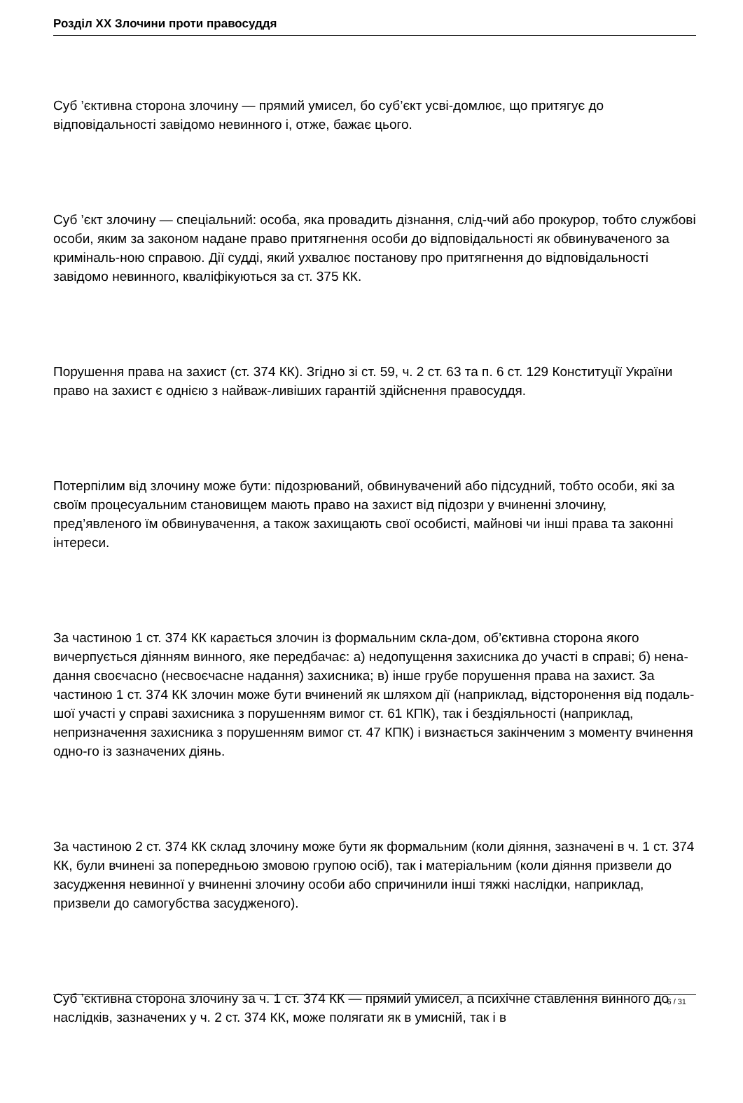Розділ XX Злочини проти правосуддя
Суб ’єктивна сторона злочину — прямий умисел, бо суб’єкт усві-домлює, що притягує до відповідальності завідомо невинного і, отже, бажає цього.
Суб ’єкт злочину — спеціальний: особа, яка провадить дізнання, слід-чий або прокурор, тобто службові особи, яким за законом надане право притягнення особи до відповідальності як обвинуваченого за криміналь-ною справою. Дії судді, який ухвалює постанову про притягнення до відповідальності завідомо невинного, кваліфікуються за ст. 375 КК.
Порушення права на захист (ст. 374 КК). Згідно зі ст. 59, ч. 2 ст. 63 та п. 6 ст. 129 Конституції України право на захист є однією з найваж-ливіших гарантій здійснення правосуддя.
Потерпілим від злочину може бути: підозрюваний, обвинувачений або підсудний, тобто особи, які за своїм процесуальним становищем мають право на захист від підозри у вчиненні злочину, пред’явленого їм обвинувачення, а також захищають свої особисті, майнові чи інші права та законні інтереси.
За частиною 1 ст. 374 КК карається злочин із формальним скла-дом, об’єктивна сторона якого вичерпується діянням винного, яке передбачає: а) недопущення захисника до участі в справі; б) нена- дання своєчасно (несвоєчасне надання) захисника; в) інше грубе порушення права на захист. За частиною 1 ст. 374 КК злочин може бути вчинений як шляхом дії (наприклад, відсторонення від подаль-шої участі у справі захисника з порушенням вимог ст. 61 КПК), так і бездіяльності (наприклад, непризначення захисника з порушенням вимог ст. 47 КПК) і визнається закінченим з моменту вчинення одно-го із зазначених діянь.
За частиною 2 ст. 374 КК склад злочину може бути як формальним (коли діяння, зазначені в ч. 1 ст. 374 КК, були вчинені за попередньою змовою групою осіб), так і матеріальним (коли діяння призвели до засудження невинної у вчиненні злочину особи або спричинили інші тяжкі наслідки, наприклад, призвели до самогубства засудженого).
Суб ’єктивна сторона злочину за ч. 1 ст. 374 КК — прямий умисел, а психічне ставлення винного до наслідків, зазначених у ч. 2 ст. 374 КК, може полягати як в умисній, так і в
6 / 31